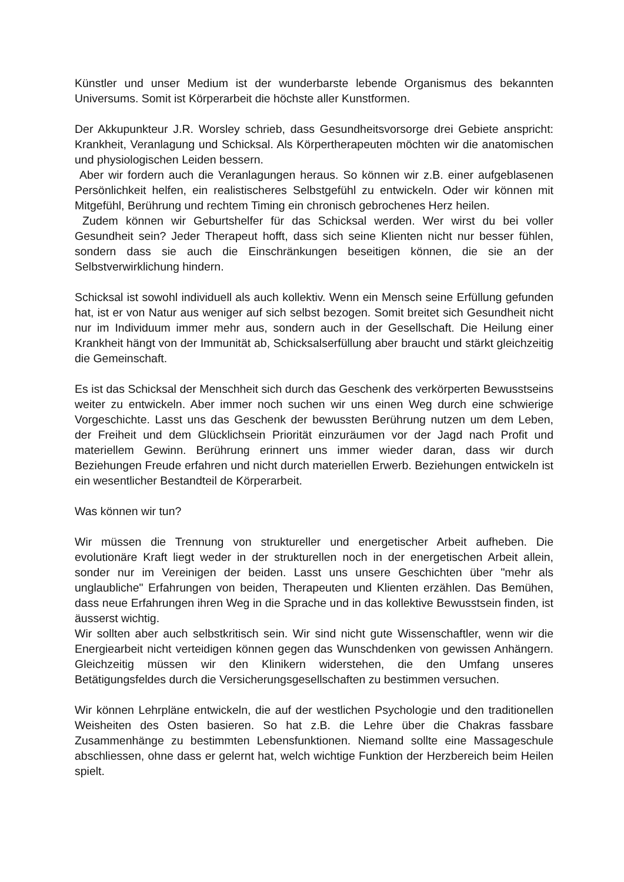Künstler und unser Medium ist der wunderbarste lebende Organismus des bekannten Universums. Somit ist Körperarbeit die höchste aller Kunstformen.
Der Akkupunkteur J.R. Worsley schrieb, dass Gesundheitsvorsorge drei Gebiete anspricht: Krankheit, Veranlagung und Schicksal. Als Körpertherapeuten möchten wir die anatomischen und physiologischen Leiden bessern.
Aber wir fordern auch die Veranlagungen heraus. So können wir z.B. einer aufgeblasenen Persönlichkeit helfen, ein realistischeres Selbstgefühl zu entwickeln. Oder wir können mit Mitgefühl, Berührung und rechtem Timing ein chronisch gebrochenes Herz heilen.
Zudem können wir Geburtshelfer für das Schicksal werden. Wer wirst du bei voller Gesundheit sein? Jeder Therapeut hofft, dass sich seine Klienten nicht nur besser fühlen, sondern dass sie auch die Einschränkungen beseitigen können, die sie an der Selbstverwirklichung hindern.
Schicksal ist sowohl individuell als auch kollektiv. Wenn ein Mensch seine Erfüllung gefunden hat, ist er von Natur aus weniger auf sich selbst bezogen. Somit breitet sich Gesundheit nicht nur im Individuum immer mehr aus, sondern auch in der Gesellschaft. Die Heilung einer Krankheit hängt von der Immunität ab, Schicksalserfüllung aber braucht und stärkt gleichzeitig die Gemeinschaft.
Es ist das Schicksal der Menschheit sich durch das Geschenk des verkörperten Bewusstseins weiter zu entwickeln. Aber immer noch suchen wir uns einen Weg durch eine schwierige Vorgeschichte. Lasst uns das Geschenk der bewussten Berührung nutzen um dem Leben, der Freiheit und dem Glücklichsein Priorität einzuräumen vor der Jagd nach Profit und materiellem Gewinn. Berührung erinnert uns immer wieder daran, dass wir durch Beziehungen Freude erfahren und nicht durch materiellen Erwerb. Beziehungen entwickeln ist ein wesentlicher Bestandteil de Körperarbeit.
Was können wir tun?
Wir müssen die Trennung von struktureller und energetischer Arbeit aufheben. Die evolutionäre Kraft liegt weder in der strukturellen noch in der energetischen Arbeit allein, sonder nur im Vereinigen der beiden. Lasst uns unsere Geschichten über "mehr als unglaubliche" Erfahrungen von beiden, Therapeuten und Klienten erzählen. Das Bemühen, dass neue Erfahrungen ihren Weg in die Sprache und in das kollektive Bewusstsein finden, ist äusserst wichtig.
Wir sollten aber auch selbstkritisch sein. Wir sind nicht gute Wissenschaftler, wenn wir die Energiearbeit nicht verteidigen können gegen das Wunschdenken von gewissen Anhängern. Gleichzeitig müssen wir den Klinikern widerstehen, die den Umfang unseres Betätigungsfeldes durch die Versicherungsgesellschaften zu bestimmen versuchen.
Wir können Lehrpläne entwickeln, die auf der westlichen Psychologie und den traditionellen Weisheiten des Osten basieren. So hat z.B. die Lehre über die Chakras fassbare Zusammenhänge zu bestimmten Lebensfunktionen. Niemand sollte eine Massageschule abschliessen, ohne dass er gelernt hat, welch wichtige Funktion der Herzbereich beim Heilen spielt.